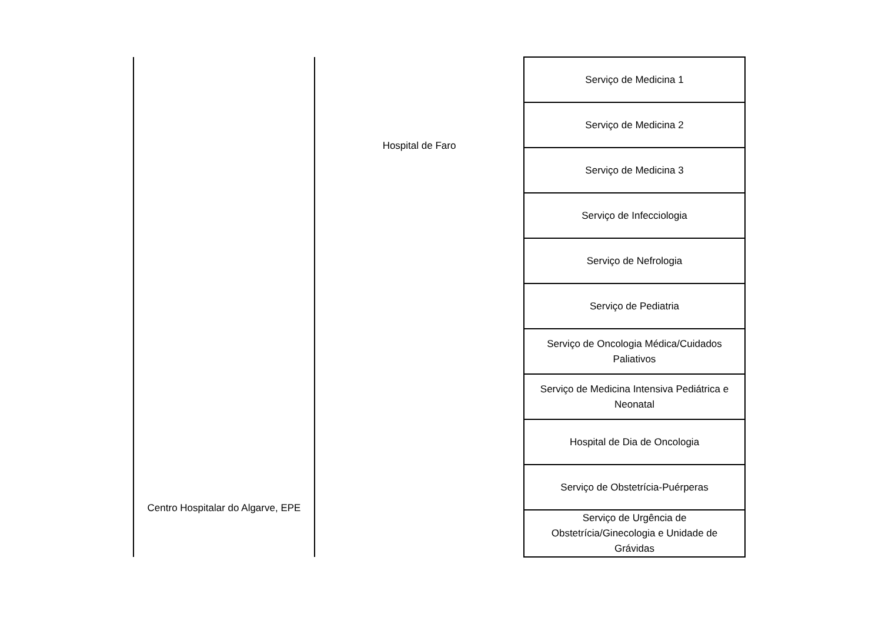| Centro Hospitalar do Algarve, EPE | Hospital de Faro | Serviço de Medicina 1 |
| | | Serviço de Medicina 2 |
| | | Serviço de Medicina 3 |
| | | Serviço de Infecciologia |
| | | Serviço de Nefrologia |
| | | Serviço de Pediatria |
| | | Serviço de Oncologia Médica/Cuidados Paliativos |
| | | Serviço de Medicina Intensiva Pediátrica e Neonatal |
| | | Hospital de Dia de Oncologia |
| | | Serviço de Obstetrícia-Puérperas |
| | | Serviço de Urgência de Obstetrícia/Ginecologia e Unidade de Grávidas |